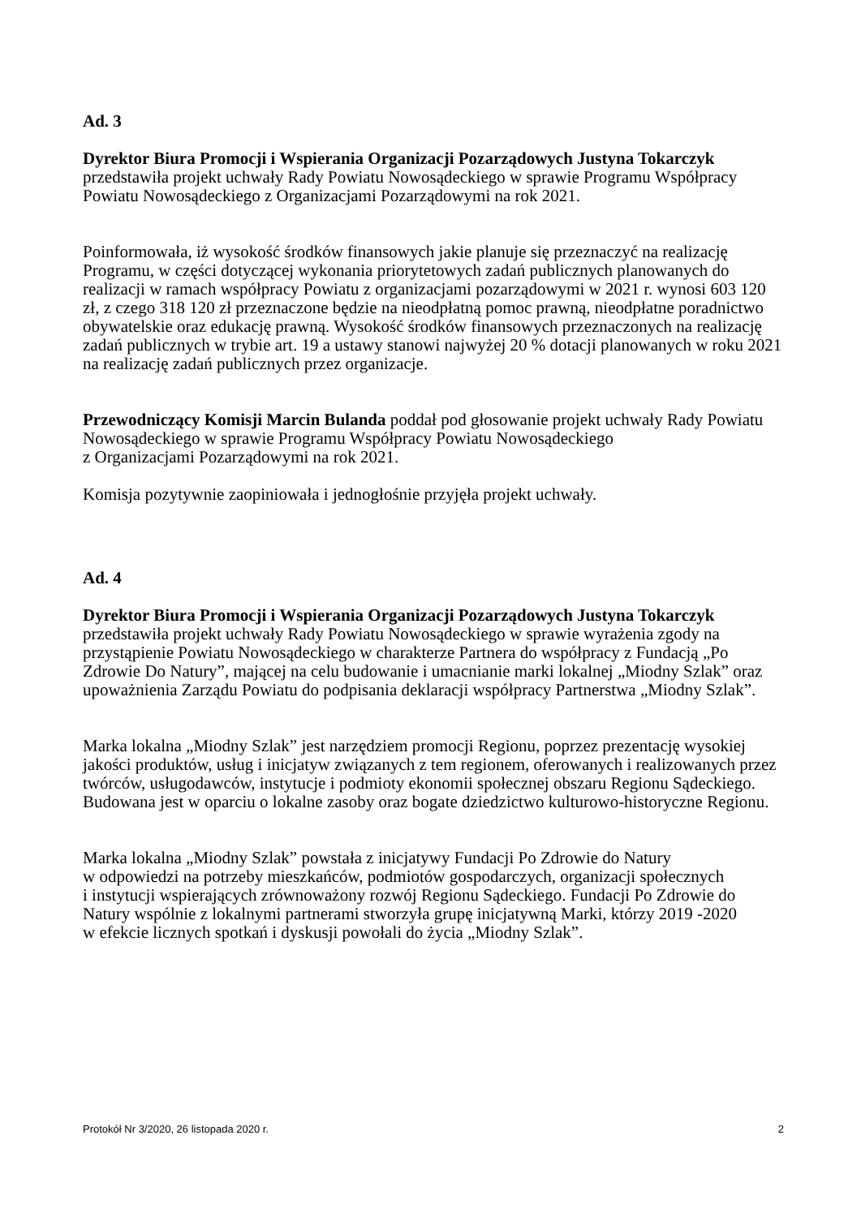Ad. 3
Dyrektor Biura Promocji i Wspierania Organizacji Pozarządowych Justyna Tokarczyk
przedstawiła projekt uchwały Rady Powiatu Nowosądeckiego w sprawie Programu Współpracy Powiatu Nowosądeckiego z Organizacjami Pozarządowymi na rok 2021.
Poinformowała, iż wysokość środków finansowych jakie planuje się przeznaczyć na realizację Programu, w części dotyczącej wykonania priorytetowych zadań publicznych planowanych do realizacji w ramach współpracy Powiatu z organizacjami pozarządowymi w 2021 r. wynosi 603 120 zł, z czego 318 120 zł przeznaczone będzie na nieodpłatną pomoc prawną, nieodpłatne poradnictwo obywatelskie oraz edukację prawną. Wysokość środków finansowych przeznaczonych na realizację zadań publicznych w trybie art. 19 a ustawy stanowi najwyżej 20 % dotacji planowanych w roku 2021 na realizację zadań publicznych przez organizacje.
Przewodniczący Komisji Marcin Bulanda poddał pod głosowanie projekt uchwały Rady Powiatu Nowosądeckiego w sprawie Programu Współpracy Powiatu Nowosądeckiego
z Organizacjami Pozarządowymi na rok 2021.
Komisja pozytywnie zaopiniowała i jednogłośnie przyjęła projekt uchwały.
Ad. 4
Dyrektor Biura Promocji i Wspierania Organizacji Pozarządowych Justyna Tokarczyk
przedstawiła projekt uchwały Rady Powiatu Nowosądeckiego w sprawie wyrażenia zgody na przystąpienie Powiatu Nowosądeckiego w charakterze Partnera do współpracy z Fundacją „Po Zdrowie Do Natury”, mającej na celu budowanie i umacnianie marki lokalnej „Miodny Szlak” oraz upoważnienia Zarządu Powiatu do podpisania deklaracji współpracy Partnerstwa „Miodny Szlak”.
Marka lokalna „Miodny Szlak” jest narzędziem promocji Regionu, poprzez prezentację wysokiej jakości produktów, usług i inicjatyw związanych z tem regionem, oferowanych i realizowanych przez twórców, usługodawców, instytucje i podmioty ekonomii społecznej obszaru Regionu Sądeckiego. Budowana jest w oparciu o lokalne zasoby oraz bogate dziedzictwo kulturowo-historyczne Regionu.
Marka lokalna „Miodny Szlak” powstała z inicjatywy Fundacji Po Zdrowie do Natury
w odpowiedzi na potrzeby mieszkańców, podmiotów gospodarczych, organizacji społecznych
i instytucji wspierających zrównoważony rozwój Regionu Sądeckiego. Fundacji Po Zdrowie do Natury wspólnie z lokalnymi partnerami stworzyła grupę inicjatywną Marki, którzy 2019 -2020
w efekcie licznych spotkań i dyskusji powołali do życia „Miodny Szlak”.
Protokół Nr 3/2020, 26 listopada 2020 r. 2